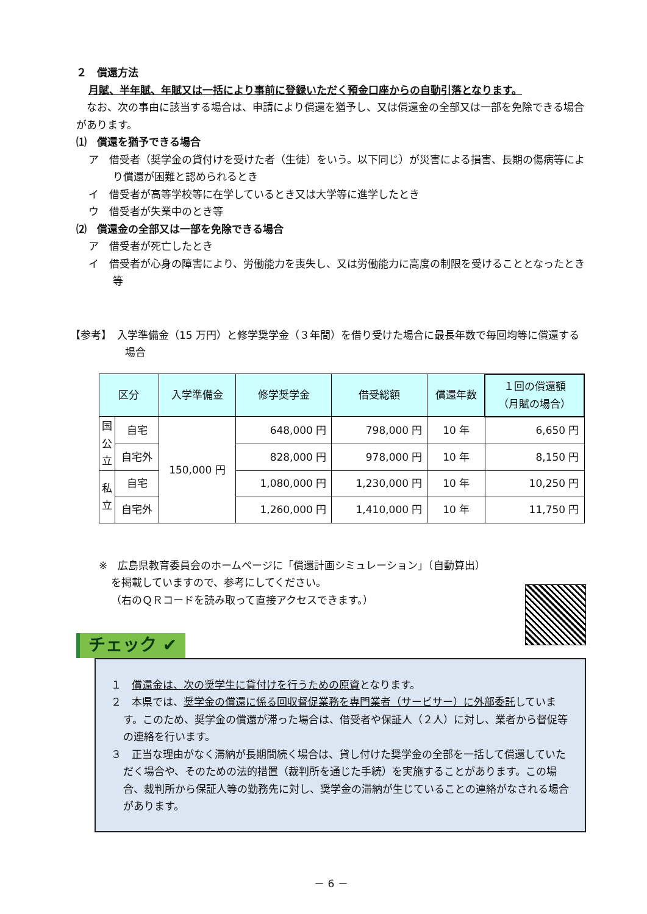２　償還方法
月賦、半年賦、年賦又は一括により事前に登録いただく預金口座からの自動引落となります。
なお、次の事由に該当する場合は、申請により償還を猶予し、又は償還金の全部又は一部を免除できる場合があります。
⑴　償還を猶予できる場合
ア　借受者（奨学金の貸付けを受けた者（生徒）をいう。以下同じ）が災害による損害、長期の傷病等により償還が困難と認められるとき
イ　借受者が高等学校等に在学しているとき又は大学等に進学したとき
ウ　借受者が失業中のとき等
⑵　償還金の全部又は一部を免除できる場合
ア　借受者が死亡したとき
イ　借受者が心身の障害により、労働能力を喪失し、又は労働能力に高度の制限を受けることとなったとき等
【参考】　入学準備金（15 万円）と修学奨学金（３年間）を借り受けた場合に最長年数で毎回均等に償還する場合
| 区分 | | 入学準備金 | 修学奨学金 | 借受総額 | 償還年数 | １回の償還額 （月賦の場合） |
| --- | --- | --- | --- | --- | --- | --- |
| 国 公 立 | 自宅 | 150,000 円 | 648,000 円 | 798,000 円 | 10 年 | 6,650 円 |
| | 自宅外 | | 828,000 円 | 978,000 円 | 10 年 | 8,150 円 |
| 私 立 | 自宅 | | 1,080,000 円 | 1,230,000 円 | 10 年 | 10,250 円 |
| | 自宅外 | | 1,260,000 円 | 1,410,000 円 | 10 年 | 11,750 円 |
※　広島県教育委員会のホームページに「償還計画シミュレーション」（自動算出）
を掲載していますので、参考にしてください。
（右のＱＲコードを読み取って直接アクセスできます。）
チェック ✔
１　償還金は、次の奨学生に貸付けを行うための原資となります。
２　本県では、奨学金の償還に係る回収督促業務を専門業者（サービサー）に外部委託しています。このため、奨学金の償還が滞った場合は、借受者や保証人（２人）に対し、業者から督促等の連絡を行います。
３　正当な理由がなく滞納が長期間続く場合は、貸し付けた奨学金の全部を一括して償還していただく場合や、そのための法的措置（裁判所を通じた手続）を実施することがあります。この場合、裁判所から保証人等の勤務先に対し、奨学金の滞納が生じていることの連絡がなされる場合があります。
－ 6 －